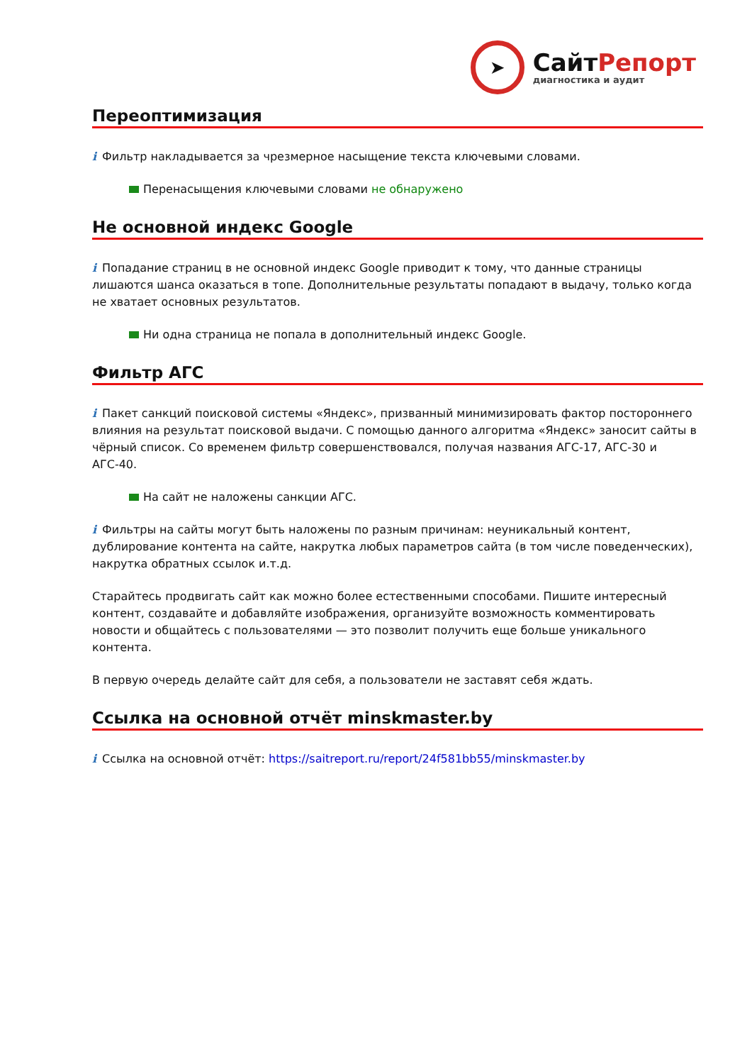➤
СайтРепорт
диагностика и аудит
Переоптимизация
i Фильтр накладывается за чрезмерное насыщение текста ключевыми словами.
Перенасыщения ключевыми словами не обнаружено
Не основной индекс Google
i Попадание страниц в не основной индекс Google приводит к тому, что данные страницы лишаются шанса оказаться в топе. Дополнительные результаты попадают в выдачу, только когда не хватает основных результатов.
Ни одна страница не попала в дополнительный индекс Google.
Фильтр АГС
i Пакет санкций поисковой системы «Яндекс», призванный минимизировать фактор постороннего влияния на результат поисковой выдачи. С помощью данного алгоритма «Яндекс» заносит сайты в чёрный список. Со временем фильтр совершенствовался, получая названия АГС-17, АГС-30 и АГС-40.
На сайт не наложены санкции АГС.
i Фильтры на сайты могут быть наложены по разным причинам: неуникальный контент, дублирование контента на сайте, накрутка любых параметров сайта (в том числе поведенческих), накрутка обратных ссылок и.т.д.
Старайтесь продвигать сайт как можно более естественными способами. Пишите интересный контент, создавайте и добавляйте изображения, организуйте возможность комментировать новости и общайтесь с пользователями — это позволит получить еще больше уникального контента.
В первую очередь делайте сайт для себя, а пользователи не заставят себя ждать.
Ссылка на основной отчёт minskmaster.by
i Ссылка на основной отчёт: https://saitreport.ru/report/24f581bb55/minskmaster.by